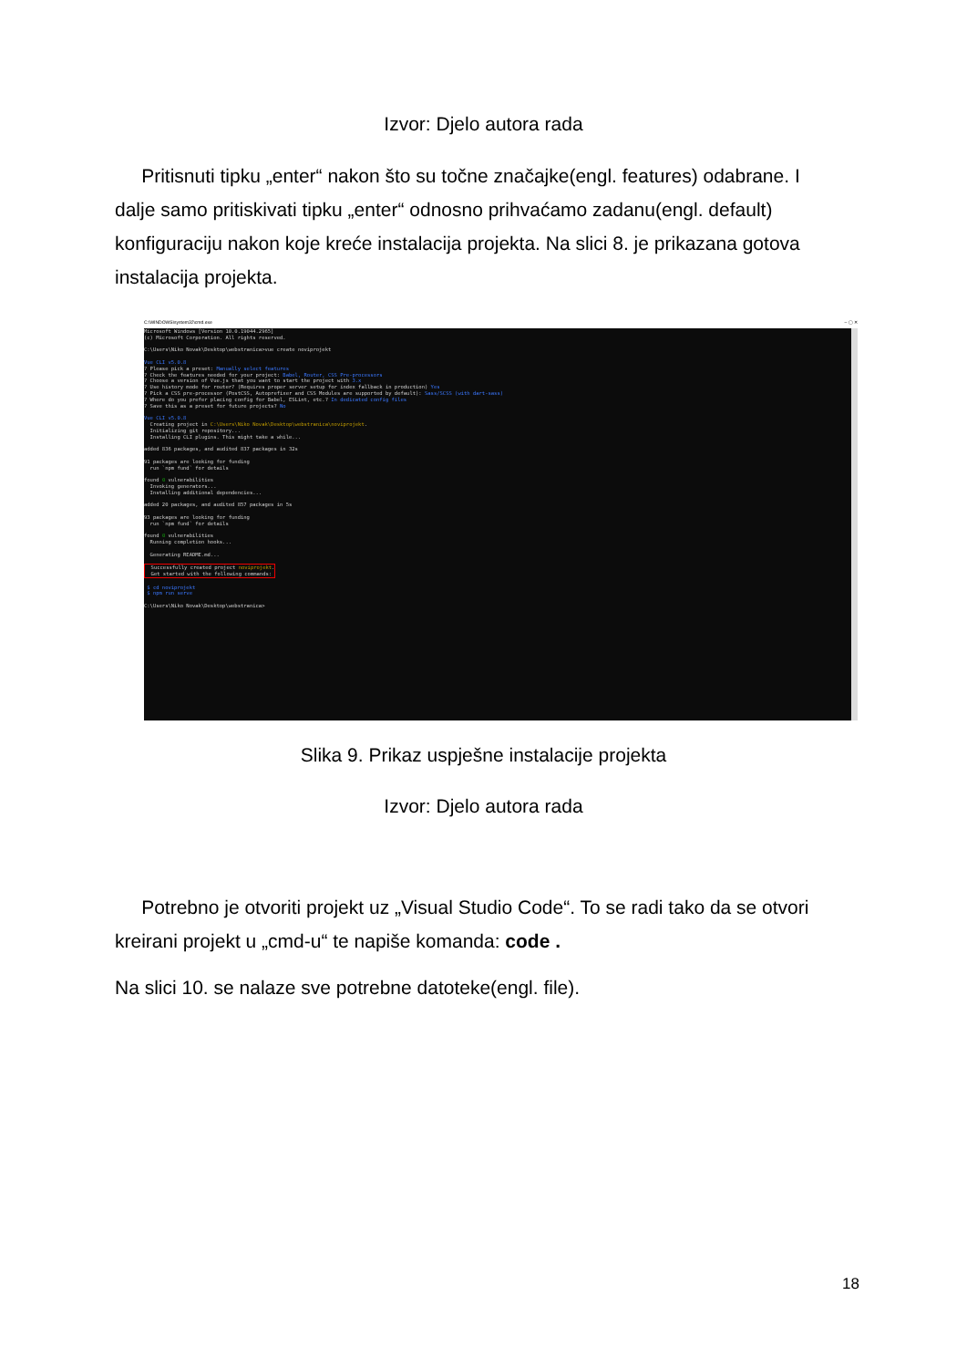Izvor: Djelo autora rada
Pritisnuti tipku „enter“ nakon što su točne značajke(engl. features) odabrane. I dalje samo pritiskivati tipku „enter“ odnosno prihvaćamo zadanu(engl. default) konfiguraciju nakon koje kreće instalacija projekta. Na slici 8. je prikazana gotova instalacija projekta.
C:\WINDOWS\system32\cmd.exe – ▢ ✕
Microsoft Windows [Version 10.0.19044.2965] (c) Microsoft Corporation. All rights reserved. C:\Users\Niko Novak\Desktop\webstranica>vue create noviprojekt Vue CLI v5.0.8 ? Please pick a preset: Manually select features ? Check the features needed for your project: Babel, Router, CSS Pre-processors ? Choose a version of Vue.js that you want to start the project with 3.x ? Use history mode for router? (Requires proper server setup for index fallback in production) Yes ? Pick a CSS pre-processor (PostCSS, Autoprefixer and CSS Modules are supported by default): Sass/SCSS (with dart-sass) ? Where do you prefer placing config for Babel, ESLint, etc.? In dedicated config files ? Save this as a preset for future projects? No Vue CLI v5.0.8 Creating project in C:\Users\Niko Novak\Desktop\webstranica\noviprojekt. Initializing git repository... Installing CLI plugins. This might take a while... added 836 packages, and audited 837 packages in 32s 91 packages are looking for funding run `npm fund` for details found 0 vulnerabilities Invoking generators... Installing additional dependencies... added 20 packages, and audited 857 packages in 5s 93 packages are looking for funding run `npm fund` for details found 0 vulnerabilities Running completion hooks... Generating README.md... Successfully created project noviprojekt. Get started with the following commands: $ cd noviprojekt $ npm run serve C:\Users\Niko Novak\Desktop\webstranica>
Slika 9. Prikaz uspješne instalacije projekta
Izvor: Djelo autora rada
Potrebno je otvoriti projekt uz „Visual Studio Code“. To se radi tako da se otvori kreirani projekt u „cmd-u“ te napiše komanda: code .
Na slici 10. se nalaze sve potrebne datoteke(engl. file).
18